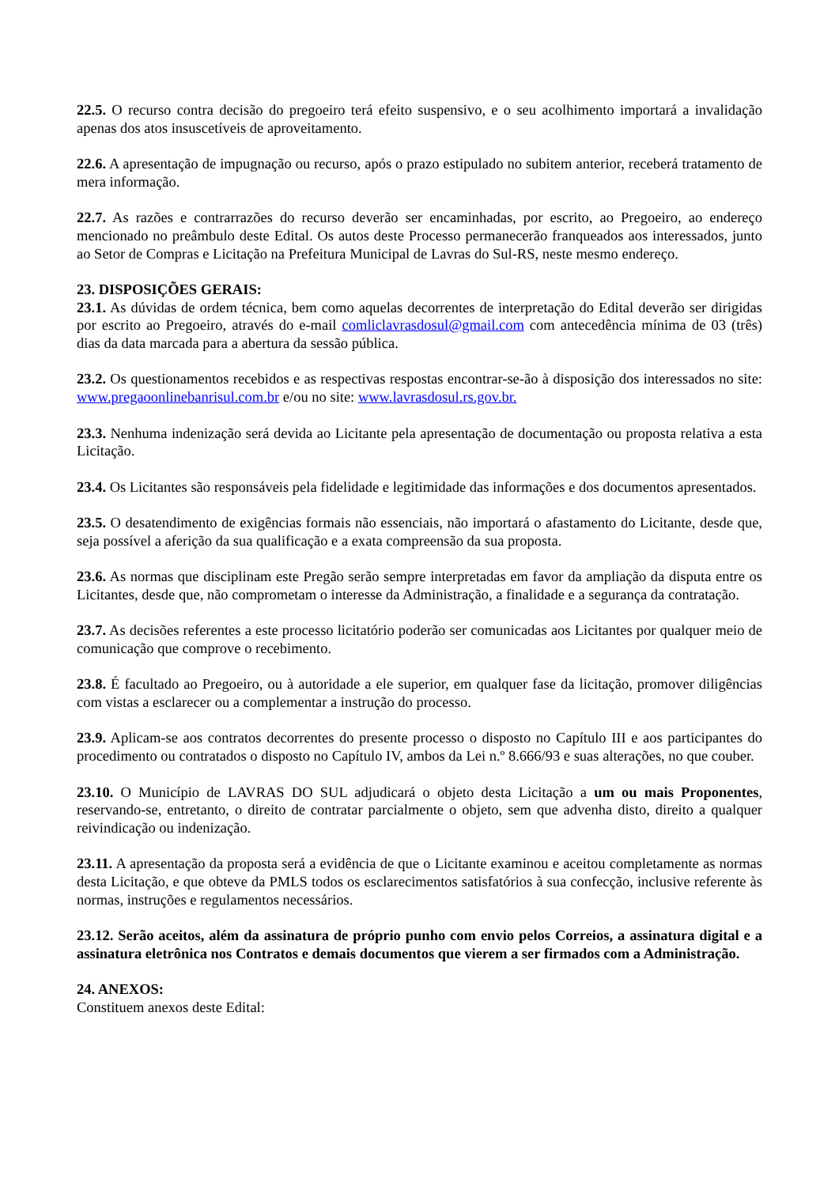22.5. O recurso contra decisão do pregoeiro terá efeito suspensivo, e o seu acolhimento importará a invalidação apenas dos atos insuscetíveis de aproveitamento.
22.6. A apresentação de impugnação ou recurso, após o prazo estipulado no subitem anterior, receberá tratamento de mera informação.
22.7. As razões e contrarrazões do recurso deverão ser encaminhadas, por escrito, ao Pregoeiro, ao endereço mencionado no preâmbulo deste Edital. Os autos deste Processo permanecerão franqueados aos interessados, junto ao Setor de Compras e Licitação na Prefeitura Municipal de Lavras do Sul-RS, neste mesmo endereço.
23. DISPOSIÇÕES GERAIS:
23.1. As dúvidas de ordem técnica, bem como aquelas decorrentes de interpretação do Edital deverão ser dirigidas por escrito ao Pregoeiro, através do e-mail comliclavrasdosul@gmail.com com antecedência mínima de 03 (três) dias da data marcada para a abertura da sessão pública.
23.2. Os questionamentos recebidos e as respectivas respostas encontrar-se-ão à disposição dos interessados no site: www.pregaoonlinebanrisul.com.br e/ou no site: www.lavrasdosul.rs.gov.br.
23.3. Nenhuma indenização será devida ao Licitante pela apresentação de documentação ou proposta relativa a esta Licitação.
23.4. Os Licitantes são responsáveis pela fidelidade e legitimidade das informações e dos documentos apresentados.
23.5. O desatendimento de exigências formais não essenciais, não importará o afastamento do Licitante, desde que, seja possível a aferição da sua qualificação e a exata compreensão da sua proposta.
23.6. As normas que disciplinam este Pregão serão sempre interpretadas em favor da ampliação da disputa entre os Licitantes, desde que, não comprometam o interesse da Administração, a finalidade e a segurança da contratação.
23.7. As decisões referentes a este processo licitatório poderão ser comunicadas aos Licitantes por qualquer meio de comunicação que comprove o recebimento.
23.8. É facultado ao Pregoeiro, ou à autoridade a ele superior, em qualquer fase da licitação, promover diligências com vistas a esclarecer ou a complementar a instrução do processo.
23.9. Aplicam-se aos contratos decorrentes do presente processo o disposto no Capítulo III e aos participantes do procedimento ou contratados o disposto no Capítulo IV, ambos da Lei n.º 8.666/93 e suas alterações, no que couber.
23.10. O Município de LAVRAS DO SUL adjudicará o objeto desta Licitação a um ou mais Proponentes, reservando-se, entretanto, o direito de contratar parcialmente o objeto, sem que advenha disto, direito a qualquer reivindicação ou indenização.
23.11. A apresentação da proposta será a evidência de que o Licitante examinou e aceitou completamente as normas desta Licitação, e que obteve da PMLS todos os esclarecimentos satisfatórios à sua confecção, inclusive referente às normas, instruções e regulamentos necessários.
23.12. Serão aceitos, além da assinatura de próprio punho com envio pelos Correios, a assinatura digital e a assinatura eletrônica nos Contratos e demais documentos que vierem a ser firmados com a Administração.
24. ANEXOS:
Constituem anexos deste Edital: